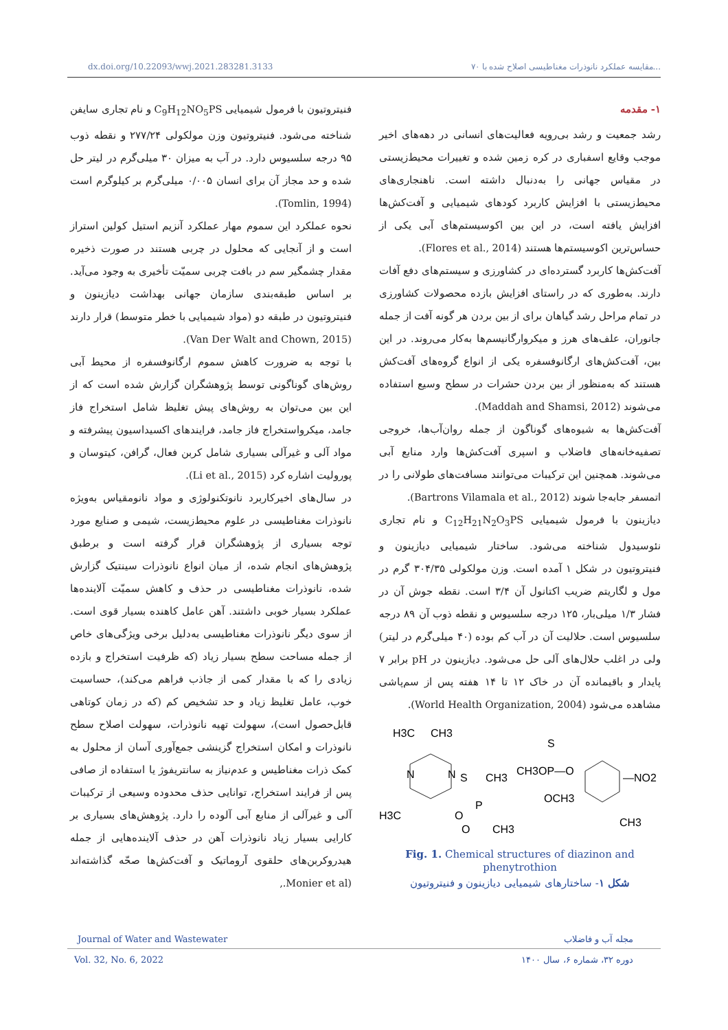dx.doi.org/10.22093/wwj.2021.283281.3133 ۷۰ مقایسه عملکرد نانوذرات مغناطیسی اصلاح شده با...
۱- مقدمه
رشد جمعیت و رشد بی‌رویه فعالیت‌های انسانی در دهه‌های اخیر موجب وقایع اسفباری در کره زمین شده و تغییرات محیط‌زیستی در مقیاس جهانی را به‌دنبال داشته است. ناهنجاری‌های محیط‌زیستی با افزایش کاربرد کودهای شیمیایی و آفت‌کش‌ها افزایش یافته است، در این بین اکوسیستم‌های آبی یکی از حساس‌ترین اکوسیستم‌ها هستند (Flores et al., 2014).
آفت‌کش‌ها کاربرد گسترده‌ای در کشاورزی و سیستم‌های دفع آفات دارند. به‌طوری که در راستای افزایش بازده محصولات کشاورزی در تمام مراحل رشد گیاهان برای از بین بردن هر گونه آفت از جمله جانوران، علف‌های هرز و میکروارگانیسم‌ها به‌کار می‌روند. در این بین، آفت‌کش‌های ارگانوفسفره یکی از انواع گروه‌های آفت‌کش هستند که به‌منظور از بین بردن حشرات در سطح وسیع استفاده می‌شوند (Maddah and Shamsi, 2012).
آفت‌کش‌ها به شیوه‌های گوناگون از جمله روان‌آب‌ها، خروجی تصفیه‌خانه‌های فاضلاب و اسپری آفت‌کش‌ها وارد منابع آبی می‌شوند. همچنین این ترکیبات می‌توانند مسافت‌های طولانی را در اتمسفر جابه‌جا شوند (Bartrons Vilamala et al., 2012).
دیازینون با فرمول شیمیایی C<sub>12</sub>H<sub>21</sub>N<sub>2</sub>O<sub>3</sub>PS و نام تجاری نئوسیدول شناخته می‌شود. ساختار شیمیایی دیازینون و فنیتروتیون در شکل ۱ آمده است. وزن مولکولی ۳۰۴/۳۵ گرم در مول و لگاریتم ضریب اکتانول آن ۳/۴ است. نقطه جوش آن در فشار ۱/۳ میلی‌بار، ۱۲۵ درجه سلسیوس و نقطه ذوب آن ۸۹ درجه سلسیوس است. حلالیت آن در آب کم بوده (۴۰ میلی‌گرم در لیتر) ولی در اغلب حلال‌های آلی حل می‌شود. دیازینون در pH برابر ۷ پایدار و باقیمانده آن در خاک ۱۲ تا ۱۴ هفته پس از سم‌پاشی مشاهده می‌شود (World Health Organization, 2004).
H3C
CH3
N
N
H3C
O
P
S
CH3
O
CH3
CH3OP—O
S
OCH3
—NO2
CH3
Fig. 1. Chemical structures of diazinon and phenytrothion
شکل ۱- ساختارهای شیمیایی دیازینون و فنیتروتیون
فنیتروتیون با فرمول شیمیایی C<sub>9</sub>H<sub>12</sub>NO<sub>5</sub>PS و نام تجاری سایفن شناخته می‌شود. فنیتروتیون وزن مولکولی ۲۷۷/۲۴ و نقطه ذوب ۹۵ درجه سلسیوس دارد. در آب به میزان ۳۰ میلی‌گرم در لیتر حل شده و حد مجاز آن برای انسان ۰/۰۰۵ میلی‌گرم بر کیلوگرم است (Tomlin, 1994).
نحوه عملکرد این سموم مهار عملکرد آنزیم استیل کولین استراز است و از آنجایی که محلول در چربی هستند در صورت ذخیره مقدار چشمگیر سم در بافت چربی سمیّت تأخیری به وجود می‌آید. بر اساس طبقه‌بندی سازمان جهانی بهداشت دیازینون و فنیتروتیون در طبقه دو (مواد شیمیایی با خطر متوسط) قرار دارند (Van Der Walt and Chown, 2015).
با توجه به ضرورت کاهش سموم ارگانوفسفره از محیط آبی روش‌های گوناگونی توسط پژوهشگران گزارش شده است که از این بین می‌توان به روش‌های پیش تغلیظ شامل استخراج فاز جامد، میکرواستخراج فاز جامد، فرایندهای اکسیداسیون پیشرفته و مواد آلی و غیرآلی بسیاری شامل کربن فعال، گرافن، کیتوسان و پورولیت اشاره کرد (Li et al., 2015).
در سال‌های اخیرکاربرد نانوتکنولوژی و مواد نانومقیاس به‌ویژه نانوذرات مغناطیسی در علوم محیط‌زیست، شیمی و صنایع مورد توجه بسیاری از پژوهشگران قرار گرفته است و برطبق پژوهش‌های انجام شده، از میان انواع نانوذرات سینتیک گزارش شده، نانوذرات مغناطیسی در حذف و کاهش سمیّت آلاینده‌ها عملکرد بسیار خوبی داشتند. آهن عامل کاهنده بسیار قوی است. از سوی دیگر نانوذرات مغناطیسی به‌دلیل برخی ویژگی‌های خاص از جمله مساحت سطح بسیار زیاد (که ظرفیت استخراج و بازده زیادی را که با مقدار کمی از جاذب فراهم می‌کند)، حساسیت خوب، عامل تغلیظ زیاد و حد تشخیص کم (که در زمان کوتاهی قابل‌حصول است)، سهولت تهیه نانوذرات، سهولت اصلاح سطح نانوذرات و امکان استخراج گزینشی جمع‌آوری آسان از محلول به کمک ذرات مغناطیس و عدم‌نیاز به سانتریفوژ یا استفاده از صافی پس از فرایند استخراج، توانایی حذف محدوده وسیعی از ترکیبات آلی و غیرآلی از منابع آبی آلوده را دارد. پژوهش‌های بسیاری بر کارایی بسیار زیاد نانوذرات آهن در حذف آلاینده‌هایی از جمله هیدروکربن‌های حلقوی آروماتیک و آفت‌کش‌ها صحّه گذاشته‌اند (Monier et al.,
Journal of Water and Wastewater مجله آب و فاضلاب
Vol. 32, No. 6, 2022 دوره ۳۲، شماره ۶، سال ۱۴۰۰